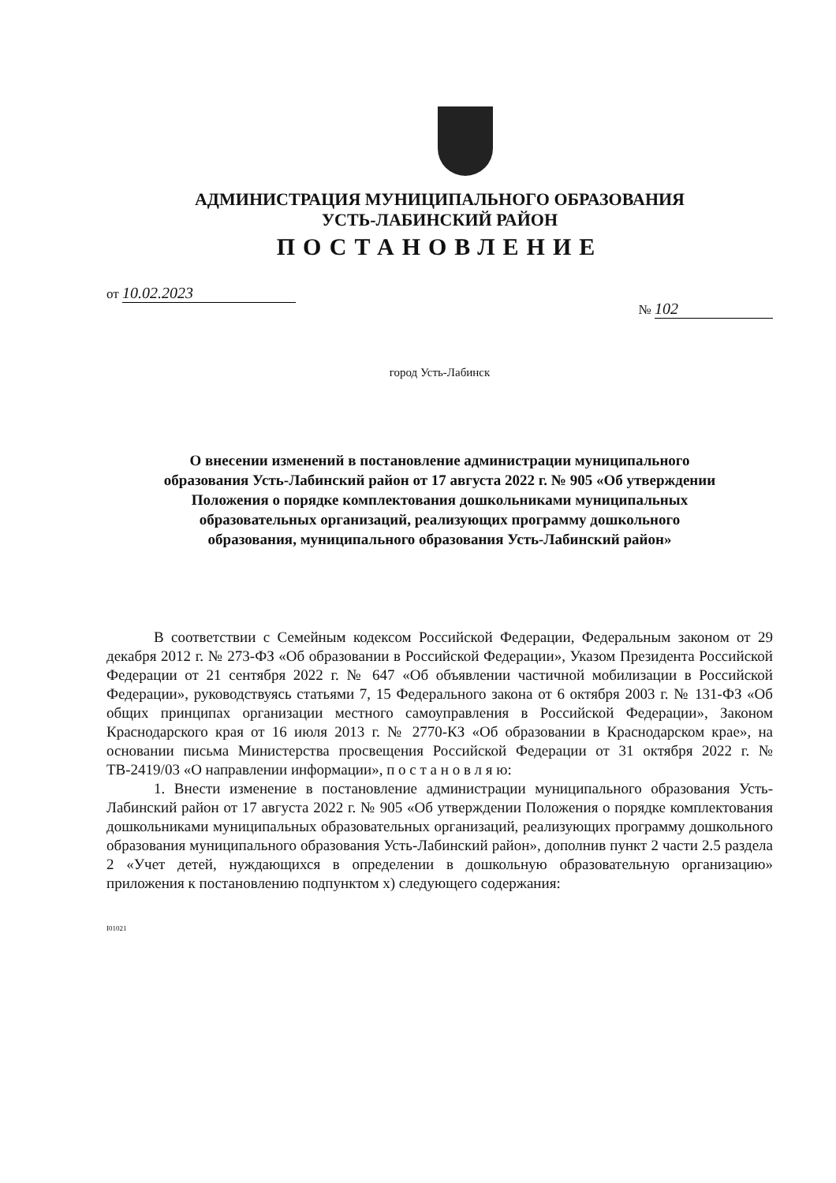АДМИНИСТРАЦИЯ МУНИЦИПАЛЬНОГО ОБРАЗОВАНИЯ
УСТЬ-ЛАБИНСКИЙ РАЙОН
ПОСТАНОВЛЕНИЕ
от 10.02.2023
№ 102
город Усть-Лабинск
О внесении изменений в постановление администрации муниципального образования Усть-Лабинский район от 17 августа 2022 г. № 905 «Об утверждении Положения о порядке комплектования дошкольниками муниципальных образовательных организаций, реализующих программу дошкольного образования, муниципального образования Усть-Лабинский район»
В соответствии с Семейным кодексом Российской Федерации, Федеральным законом от 29 декабря 2012 г. № 273-ФЗ «Об образовании в Российской Федерации», Указом Президента Российской Федерации от 21 сентября 2022 г. № 647 «Об объявлении частичной мобилизации в Российской Федерации», руководствуясь статьями 7, 15 Федерального закона от 6 октября 2003 г. № 131-ФЗ «Об общих принципах организации местного самоуправления в Российской Федерации», Законом Краснодарского края от 16 июля 2013 г. № 2770-КЗ «Об образовании в Краснодарском крае», на основании письма Министерства просвещения Российской Федерации от 31 октября 2022 г. № ТВ-2419/03 «О направлении информации», п о с т а н о в л я ю:
1. Внести изменение в постановление администрации муниципального образования Усть-Лабинский район от 17 августа 2022 г. № 905 «Об утверждении Положения о порядке комплектования дошкольниками муниципальных образовательных организаций, реализующих программу дошкольного образования муниципального образования Усть-Лабинский район», дополнив пункт 2 части 2.5 раздела 2 «Учет детей, нуждающихся в определении в дошкольную образовательную организацию» приложения к постановлению подпунктом х) следующего содержания:
I01021